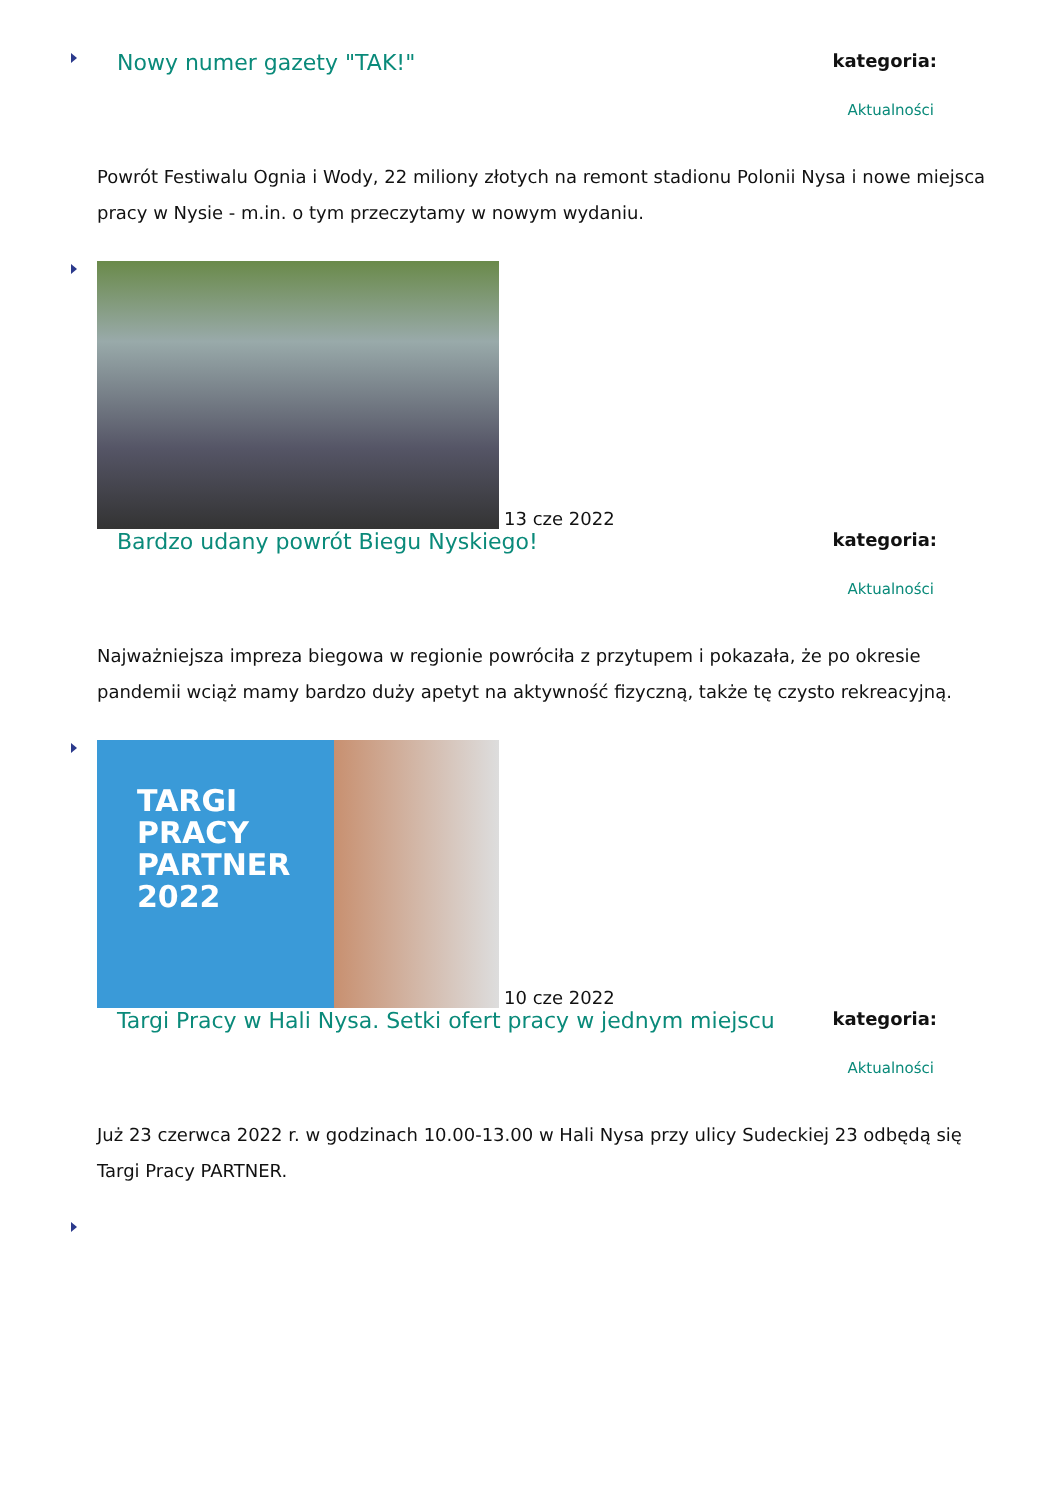Nowy numer gazety "TAK!"
kategoria:
Aktualności
Powrót Festiwalu Ognia i Wody, 22 miliony złotych na remont stadionu Polonii Nysa i nowe miejsca pracy w Nysie - m.in. o tym przeczytamy w nowym wydaniu.
13 cze 2022
Bardzo udany powrót Biegu Nyskiego!
kategoria:
Aktualności
Najważniejsza impreza biegowa w regionie powróciła z przytupem i pokazała, że po okresie pandemii wciąż mamy bardzo duży apetyt na aktywność fizyczną, także tę czysto rekreacyjną.
TARGI
PRACY
PARTNER
2022
10 cze 2022
Targi Pracy w Hali Nysa. Setki ofert pracy w jednym miejscu
kategoria:
Aktualności
Już 23 czerwca 2022 r. w godzinach 10.00-13.00 w Hali Nysa przy ulicy Sudeckiej 23 odbędą się Targi Pracy PARTNER.